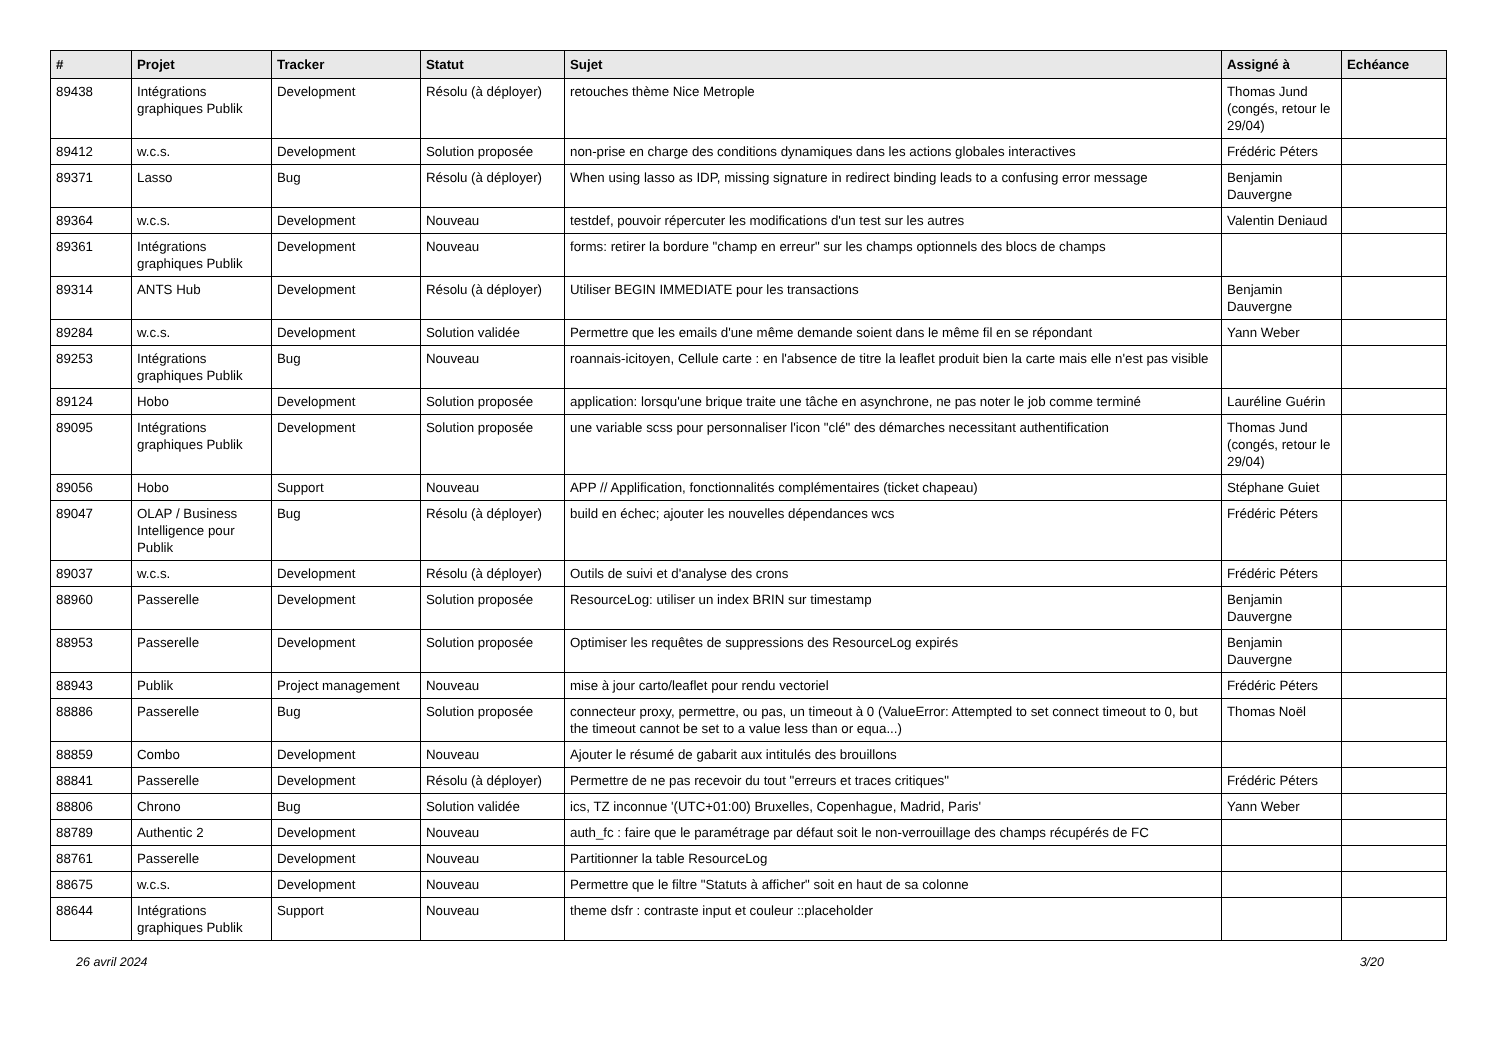| # | Projet | Tracker | Statut | Sujet | Assigné à | Echéance |
| --- | --- | --- | --- | --- | --- | --- |
| 89438 | Intégrations graphiques Publik | Development | Résolu (à déployer) | retouches thème Nice Metrople | Thomas Jund (congés, retour le 29/04) | |
| 89412 | w.c.s. | Development | Solution proposée | non-prise en charge des conditions dynamiques dans les actions globales interactives | Frédéric Péters | |
| 89371 | Lasso | Bug | Résolu (à déployer) | When using lasso as IDP, missing signature in redirect binding leads to a confusing error message | Benjamin Dauvergne | |
| 89364 | w.c.s. | Development | Nouveau | testdef, pouvoir répercuter les modifications d'un test sur les autres | Valentin Deniaud | |
| 89361 | Intégrations graphiques Publik | Development | Nouveau | forms: retirer la bordure "champ en erreur" sur les champs optionnels des blocs de champs | | |
| 89314 | ANTS Hub | Development | Résolu (à déployer) | Utiliser BEGIN IMMEDIATE pour les transactions | Benjamin Dauvergne | |
| 89284 | w.c.s. | Development | Solution validée | Permettre que les emails d'une même demande soient dans le même fil en se répondant | Yann Weber | |
| 89253 | Intégrations graphiques Publik | Bug | Nouveau | roannais-icitoyen, Cellule carte : en l'absence de titre la leaflet produit bien la carte mais elle n'est pas visible | | |
| 89124 | Hobo | Development | Solution proposée | application: lorsqu'une brique traite une tâche en asynchrone, ne pas noter le job comme terminé | Lauréline Guérin | |
| 89095 | Intégrations graphiques Publik | Development | Solution proposée | une variable scss pour personnaliser l'icon "clé" des démarches necessitant authentification | Thomas Jund (congés, retour le 29/04) | |
| 89056 | Hobo | Support | Nouveau | APP // Applification, fonctionnalités complémentaires (ticket chapeau) | Stéphane Guiet | |
| 89047 | OLAP / Business Intelligence pour Publik | Bug | Résolu (à déployer) | build en échec; ajouter les nouvelles dépendances wcs | Frédéric Péters | |
| 89037 | w.c.s. | Development | Résolu (à déployer) | Outils de suivi et d'analyse des crons | Frédéric Péters | |
| 88960 | Passerelle | Development | Solution proposée | ResourceLog: utiliser un index BRIN sur timestamp | Benjamin Dauvergne | |
| 88953 | Passerelle | Development | Solution proposée | Optimiser les requêtes de suppressions des ResourceLog expirés | Benjamin Dauvergne | |
| 88943 | Publik | Project management | Nouveau | mise à jour carto/leaflet pour rendu vectoriel | Frédéric Péters | |
| 88886 | Passerelle | Bug | Solution proposée | connecteur proxy, permettre, ou pas, un timeout à 0 (ValueError: Attempted to set connect timeout to 0, but the timeout cannot be set to a value less than or equa...) | Thomas Noël | |
| 88859 | Combo | Development | Nouveau | Ajouter le résumé de gabarit aux intitulés des brouillons | | |
| 88841 | Passerelle | Development | Résolu (à déployer) | Permettre de ne pas recevoir du tout "erreurs et traces critiques" | Frédéric Péters | |
| 88806 | Chrono | Bug | Solution validée | ics, TZ inconnue '(UTC+01:00) Bruxelles, Copenhague, Madrid, Paris' | Yann Weber | |
| 88789 | Authentic 2 | Development | Nouveau | auth_fc : faire que le paramétrage par défaut soit le non-verrouillage des champs récupérés de FC | | |
| 88761 | Passerelle | Development | Nouveau | Partitionner la table ResourceLog | | |
| 88675 | w.c.s. | Development | Nouveau | Permettre que le filtre "Statuts à afficher" soit en haut de sa colonne | | |
| 88644 | Intégrations graphiques Publik | Support | Nouveau | theme dsfr : contraste input et couleur ::placeholder | | |
26 avril 2024 3/20